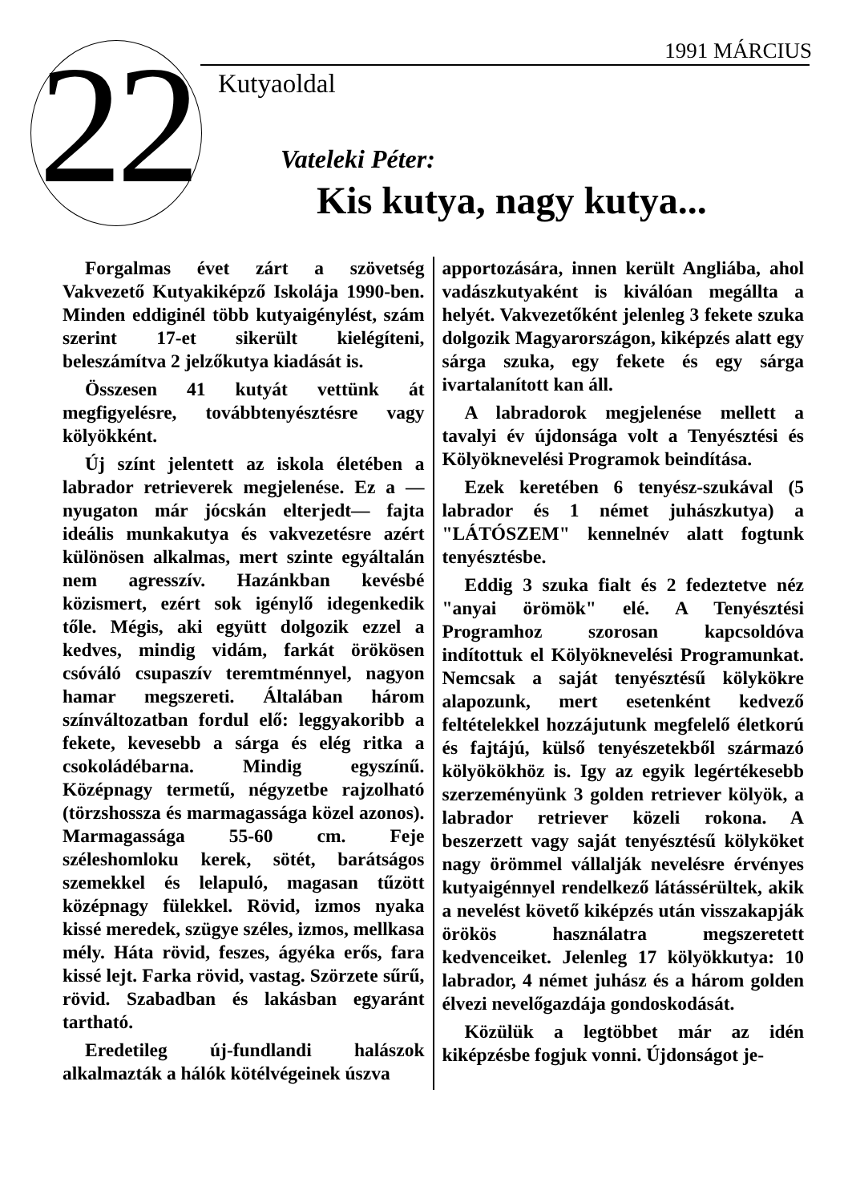22 1991 MÁRCIUS
Kutyaoldal
Vateleki Péter:
Kis kutya, nagy kutya...
Forgalmas évet zárt a szövetség Vakvezető Kutyakiképző Iskolája 1990-ben. Minden eddiginél több kutyaigénylést, szám szerint 17-et sikerült kielégíteni, beleszámítva 2 jelzőkutya kiadását is.
Összesen 41 kutyát vettünk át megfigyelésre, továbbtenyésztésre vagy kölyökként.
Új színt jelentett az iskola életében a labrador retrieverek megjelenése. Ez a —nyugaton már jócskán elterjedt— fajta ideális munkakutya és vakvezetésre azért különösen alkalmas, mert szinte egyáltalán nem agresszív. Hazánkban kevésbé közismert, ezért sok igénylő idegenkedik tőle. Mégis, aki együtt dolgozik ezzel a kedves, mindig vidám, farkát örökösen csóváló csupaszív teremtménnyel, nagyon hamar megszereti. Általában három színváltozatban fordul elő: leggyakoribb a fekete, kevesebb a sárga és elég ritka a csokoládébarna. Mindig egyszínű. Középnagy termetű, négyzetbe rajzolható (törzshossza és marmagassága közel azonos). Marmagassága 55-60 cm. Feje széleshomloku kerek, sötét, barátságos szemekkel és lelapuló, magasan tűzött középnagy fülekkel. Rövid, izmos nyaka kissé meredek, szügye széles, izmos, mellkasa mély. Háta rövid, feszes, ágyéka erős, fara kissé lejt. Farka rövid, vastag. Szörzete sűrű, rövid. Szabadban és lakásban egyaránt tartható.
Eredetileg új-fundlandi halászok alkalmazták a hálók kötélvégeinek úszva
apportozására, innen került Angliába, ahol vadászkutyaként is kiválóan megállta a helyét. Vakvezetőként jelenleg 3 fekete szuka dolgozik Magyarországon, kiképzés alatt egy sárga szuka, egy fekete és egy sárga ivartalanított kan áll.
A labradorok megjelenése mellett a tavalyi év újdonsága volt a Tenyésztési és Kölyöknevelési Programok beindítása.
Ezek keretében 6 tenyész-szukával (5 labrador és 1 német juhászkutya) a "LÁTÓSZEM" kennelnév alatt fogtunk tenyésztésbe.
Eddig 3 szuka fialt és 2 fedeztetve néz "anyai örömök" elé. A Tenyésztési Programhoz szorosan kapcsoldóva indítottuk el Kölyöknevelési Programunkat. Nemcsak a saját tenyésztésű kölykökre alapozunk, mert esetenként kedvező feltételekkel hozzájutunk megfelelő életkorú és fajtájú, külső tenyészetekből származó kölyökökhöz is. Igy az egyik legértékesebb szerzeményünk 3 golden retriever kölyök, a labrador retriever közeli rokona. A beszerzett vagy saját tenyésztésű kölyköket nagy örömmel vállalják nevelésre érvényes kutyaigénnyel rendelkező látássérültek, akik a nevelést követő kiképzés után visszakapják örökös használatra megszeretett kedvenceiket. Jelenleg 17 kölyökkutya: 10 labrador, 4 német juhász és a három golden élvezi nevelőgazdája gondoskodását.
Közülük a legtöbbet már az idén kiképzésbe fogjuk vonni. Újdonságot je-